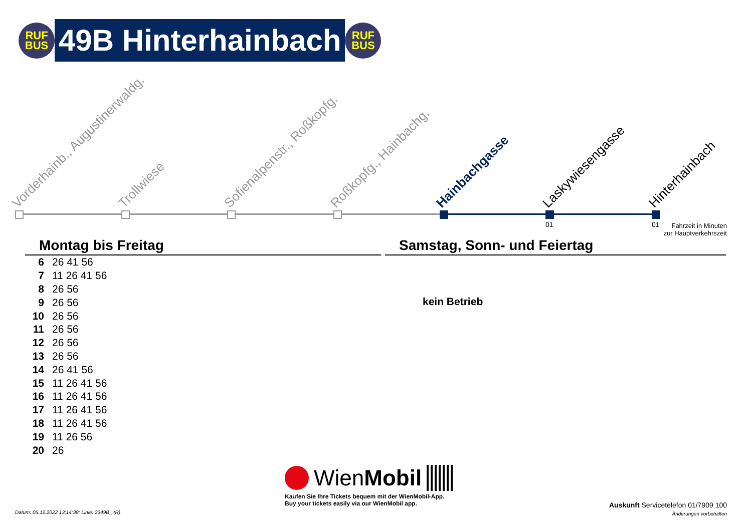RUF
BUS
49B Hinterhainbach
RUF
BUS
Vorderhainb., Augustinerwaldg. Trollwiese Sofienalpenstr., Roßkopfg. Roßkopfg., Hainbachg. Hainbachgasse Laskywiesengasse Hinterhainbach
01 01
Fahrzeit in Minuten
zur Hauptverkehrszeit
Montag bis Freitag
| 6 | 26 41 56 |
| 7 | 11 26 41 56 |
| 8 | 26 56 |
| 9 | 26 56 |
| 10 | 26 56 |
| 11 | 26 56 |
| 12 | 26 56 |
| 13 | 26 56 |
| 14 | 26 41 56 |
| 15 | 11 26 41 56 |
| 16 | 11 26 41 56 |
| 17 | 11 26 41 56 |
| 18 | 11 26 41 56 |
| 19 | 11 26 56 |
| 20 | 26 |
Samstag, Sonn- und Feiertag
kein Betrieb
WienMobil
Kaufen Sie Ihre Tickets bequem mit der WienMobil-App.
Buy your tickets easily via our WienMobil app.
Datum: 05.12.2022 13:14:38; Linie: 2349B_ (R)
Auskunft Servicetelefon 01/7909 100
Änderungen vorbehalten